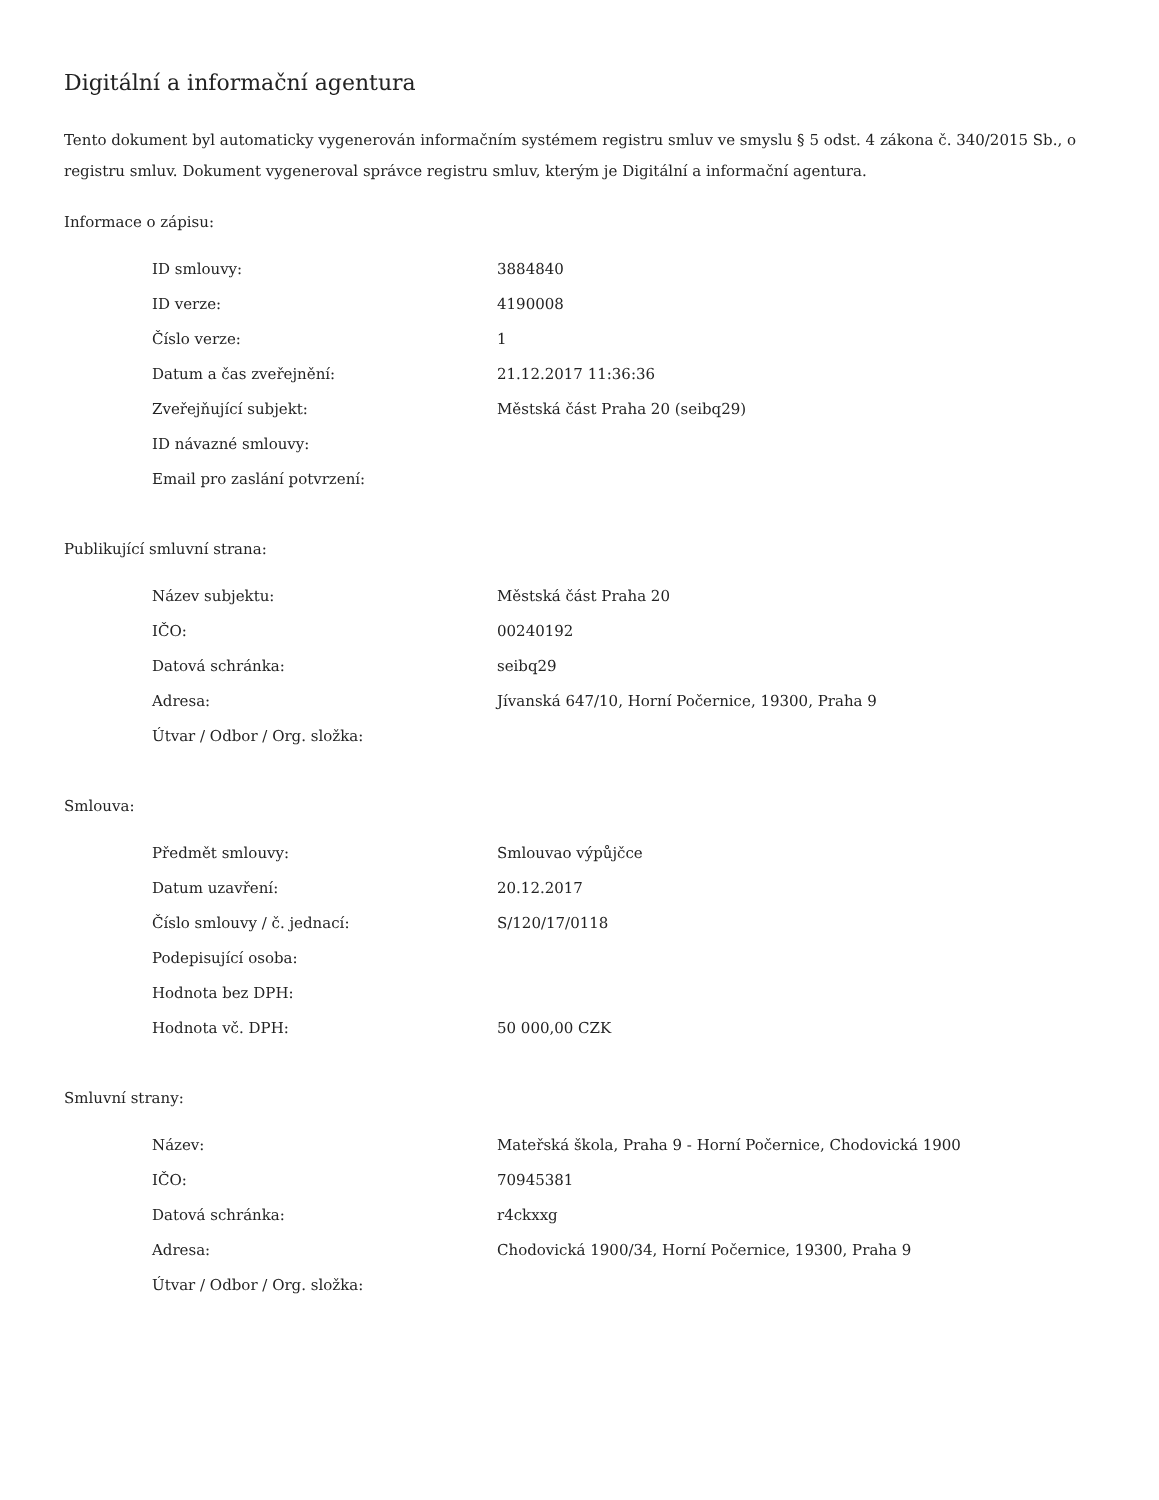Digitální a informační agentura
Tento dokument byl automaticky vygenerován informačním systémem registru smluv ve smyslu § 5 odst. 4 zákona č. 340/2015 Sb., o registru smluv. Dokument vygeneroval správce registru smluv, kterým je Digitální a informační agentura.
Informace o zápisu:
| ID smlouvy: | 3884840 |
| ID verze: | 4190008 |
| Číslo verze: | 1 |
| Datum a čas zveřejnění: | 21.12.2017 11:36:36 |
| Zveřejňující subjekt: | Městská část Praha 20 (seibq29) |
| ID návazné smlouvy: | |
| Email pro zaslání potvrzení: | |
Publikující smluvní strana:
| Název subjektu: | Městská část Praha 20 |
| IČO: | 00240192 |
| Datová schránka: | seibq29 |
| Adresa: | Jívanská 647/10, Horní Počernice, 19300, Praha 9 |
| Útvar / Odbor / Org. složka: | |
Smlouva:
| Předmět smlouvy: | Smlouvao výpůjčce |
| Datum uzavření: | 20.12.2017 |
| Číslo smlouvy / č. jednací: | S/120/17/0118 |
| Podepisující osoba: | |
| Hodnota bez DPH: | |
| Hodnota vč. DPH: | 50 000,00 CZK |
Smluvní strany:
| Název: | Mateřská škola, Praha 9 - Horní Počernice, Chodovická 1900 |
| IČO: | 70945381 |
| Datová schránka: | r4ckxxg |
| Adresa: | Chodovická 1900/34, Horní Počernice, 19300, Praha 9 |
| Útvar / Odbor / Org. složka: | |